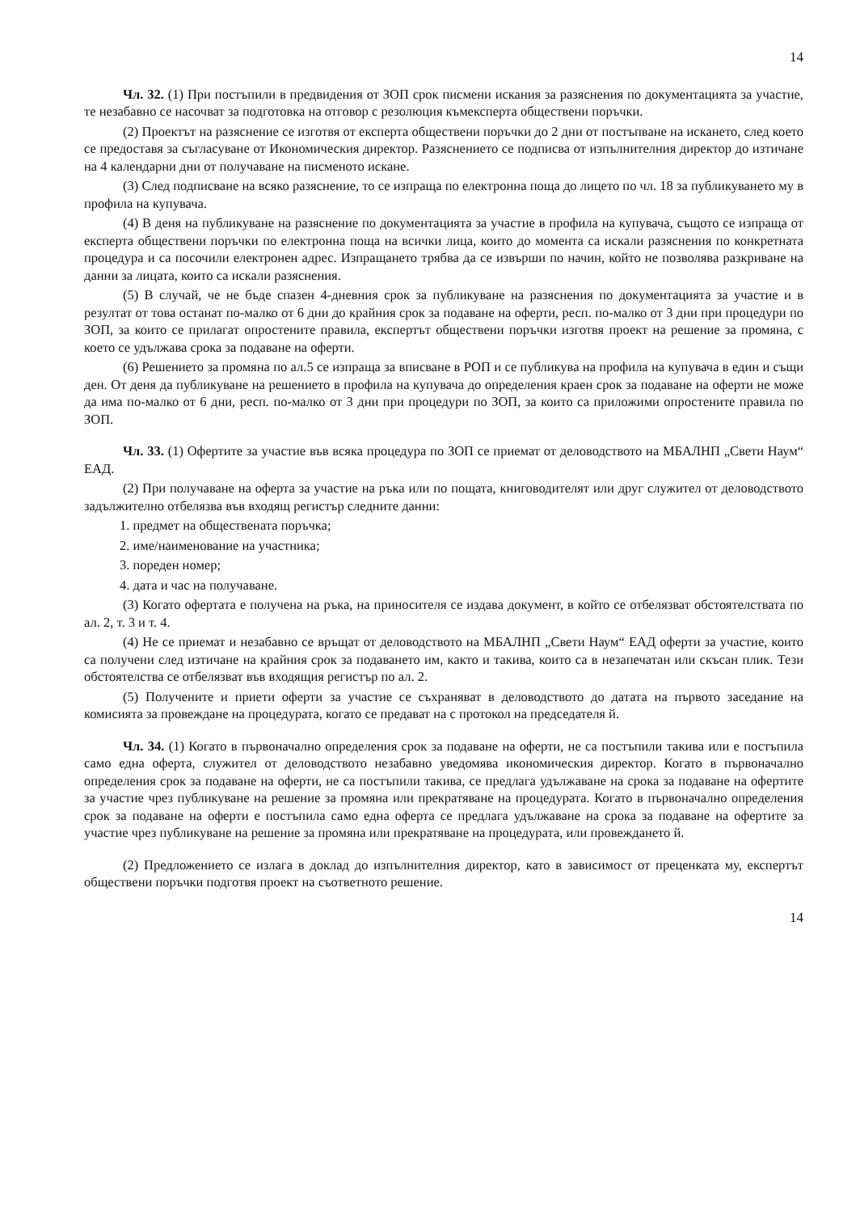14
Чл. 32. (1) При постъпили в предвидения от ЗОП срок писмени искания за разяснения по документацията за участие, те незабавно се насочват за подготовка на отговор с резолюция къмексперта обществени поръчки.
(2) Проектът на разяснение се изготвя от експерта обществени поръчки до 2 дни от постъпване на искането, след което се предоставя за съгласуване от Икономическия директор. Разяснението се подписва от изпълнителния директор до изтичане на 4 календарни дни от получаване на писменото искане.
(3) След подписване на всяко разяснение, то се изпраща по електронна поща до лицето по чл. 18 за публикуването му в профила на купувача.
(4) В деня на публикуване на разяснение по документацията за участие в профила на купувача, същото се изпраща от експерта обществени поръчки по електронна поща на всички лица, които до момента са искали разяснения по конкретната процедура и са посочили електронен адрес. Изпращането трябва да се извърши по начин, който не позволява разкриване на данни за лицата, които са искали разяснения.
(5) В случай, че не бъде спазен 4-дневния срок за публикуване на разяснения по документацията за участие и в резултат от това останат по-малко от 6 дни до крайния срок за подаване на оферти, респ. по-малко от 3 дни при процедури по ЗОП, за които се прилагат опростените правила, експертът обществени поръчки изготвя проект на решение за промяна, с което се удължава срока за подаване на оферти.
(6) Решението за промяна по ал.5 се изпраща за вписване в РОП и се публикува на профила на купувача в един и същи ден. От деня да публикуване на решението в профила на купувача до определения краен срок за подаване на оферти не може да има по-малко от 6 дни, респ. по-малко от 3 дни при процедури по ЗОП, за които са приложими опростените правила по ЗОП.
Чл. 33. (1) Офертите за участие във всяка процедура по ЗОП се приемат от деловодството на МБАЛНП „Свети Наум“ ЕАД.
(2) При получаване на оферта за участие на ръка или по пощата, книговодителят или друг служител от деловодството задължително отбелязва във входящ регистър следните данни:
1. предмет на обществената поръчка;
2. име/наименование на участника;
3. пореден номер;
4. дата и час на получаване.
(3) Когато офертата е получена на ръка, на приносителя се издава документ, в който се отбелязват обстоятелствата по ал. 2, т. 3 и т. 4.
(4) Не се приемат и незабавно се връщат от деловодството на МБАЛНП „Свети Наум“ ЕАД оферти за участие, които са получени след изтичане на крайния срок за подаването им, както и такива, които са в незапечатан или скъсан плик. Тези обстоятелства се отбелязват във входящия регистър по ал. 2.
(5) Получените и приети оферти за участие се съхраняват в деловодството до датата на първото заседание на комисията за провеждане на процедурата, когато се предават на с протокол на председателя й.
Чл. 34. (1) Когато в първоначално определения срок за подаване на оферти, не са постъпили такива или е постъпила само една оферта, служител от деловодството незабавно уведомява икономическия директор. Когато в първоначално определения срок за подаване на оферти, не са постъпили такива, се предлага удължаване на срока за подаване на офертите за участие чрез публикуване на решение за промяна или прекратяване на процедурата. Когато в първоначално определения срок за подаване на оферти е постъпила само една оферта се предлага удължаване на срока за подаване на офертите за участие чрез публикуване на решение за промяна или прекратяване на процедурата, или провеждането й.
(2) Предложението се излага в доклад до изпълнителния директор, като в зависимост от преценката му, експертът обществени поръчки подготвя проект на съответното решение.
14